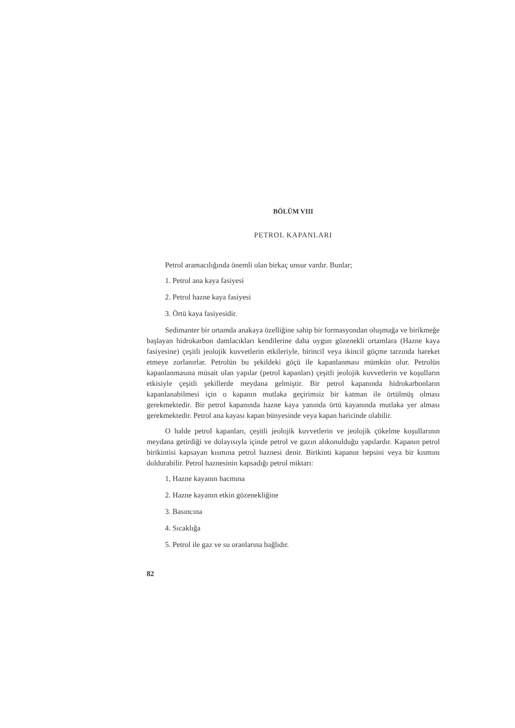BÖLÜM VIII
PETROL KAPANLARI
Petrol aramacılığında önemli olan birkaç unsur vardır. Bunlar;
1. Petrol ana kaya fasiyesi
2. Petrol hazne kaya fasiyesi
3. Örtü kaya fasiyesidir.
Sedimanter bir ortamda anakaya özelliğine sahip bir formasyondan oluşmağa ve birikmeğe başlayan hidrokarbon damlacıkları kendilerine daha uygun gözenekli ortamlara (Hazne kaya fasiyesine) çeşitli jeolojik kuvvetlerin etkileriyle, birincil veya ikincil göçme tarzında hareket etmeye zorlanırlar. Petrolün bu şekildeki göçü ile kapanlanması mümkün olur. Petrolün kapanlanmasına müsait olan yapılar (petrol kapanları) çeşitli jeolojik kuvvetlerin ve koşulların etkisiyle çeşitli şekillerde meydana gelmiştir. Bir petrol kapanında hidrokarbonların kapanlanabilmesi için o kapanın mutlaka geçirimsiz bir katman ile örtülmüş olması gerekmektedir. Bir petrol kapanında hazne kaya yanında örtü kayanında mutlaka yer alması gerekmektedir. Petrol ana kayası kapan bünyesinde veya kapan haricinde olabilir.
O halde petrol kapanları, çeşitli jeolojik kuvvetlerin ve jeolojik çökelme koşullarının meydana getirdiği ve dolayısıyla içinde petrol ve gazın alıkonulduğu yapılardır. Kapanın petrol birikintisi kapsayan kısmına petrol haznesi denir. Birikinti kapanın hepsini veya bir kısmını doldurabilir. Petrol haznesinin kapsadığı petrol miktarı:
1, Hazne kayanın hacmına
2. Hazne kayanın etkin gözenekliğine
3. Basıncına
4. Sıcaklığa
5. Petrol ile gaz ve su oranlarına bağlıdır.
82